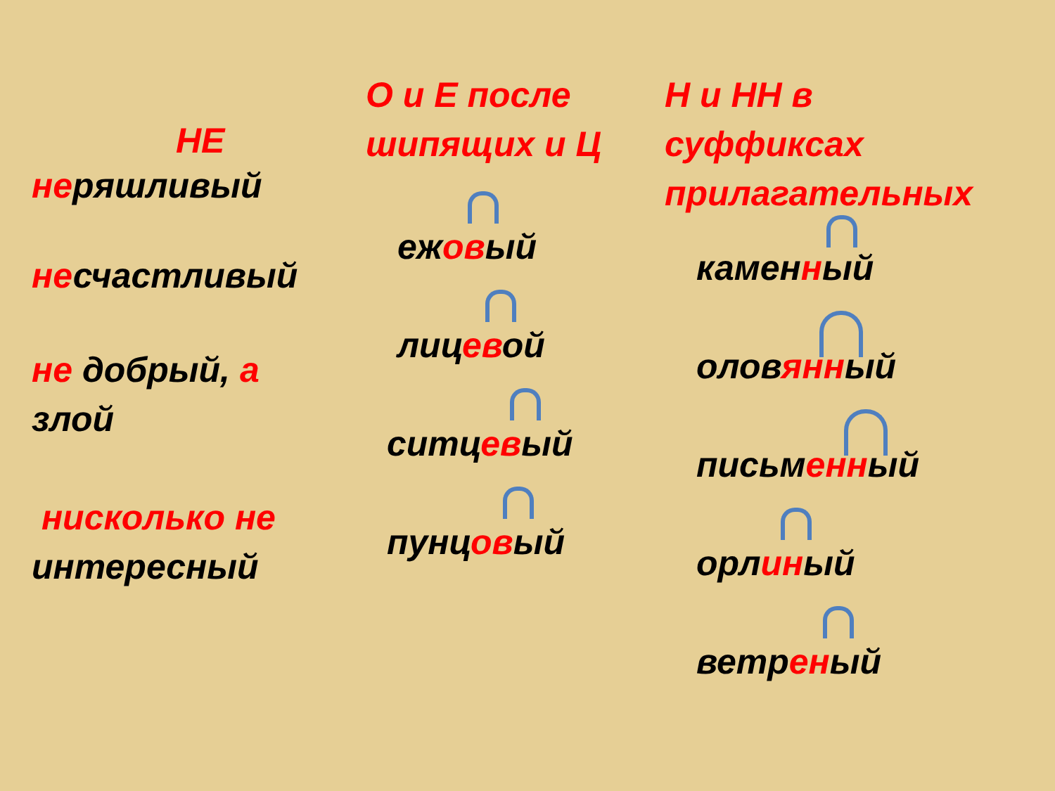НЕ
неряшливый
несчастливый
не добрый, а
злой
нисколько не
интересный
О и Е после
шипящих и Ц
ежовый
лицевой
ситцевый
пунцовый
Н и НН в
суффиксах
прилагательных
каменный
оловянный
письменный
орлиный
ветреный